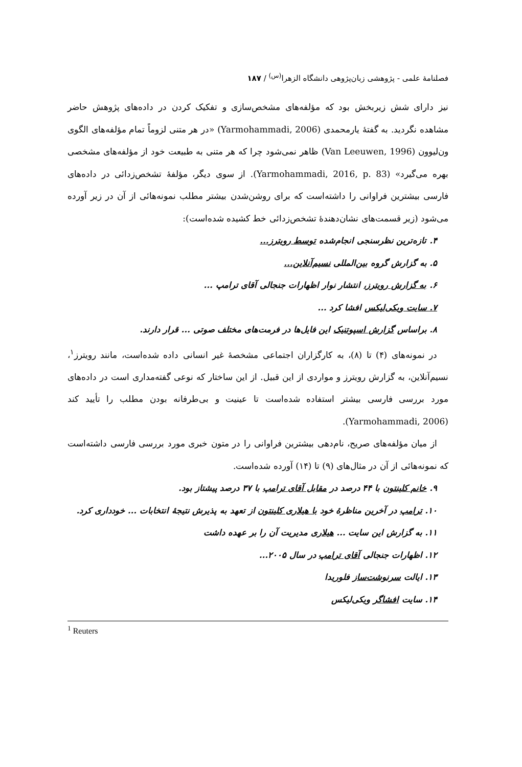فصلنامهٔ علمی - پژوهشی زبان‌پژوهی دانشگاه الزهرا<sup>(س)</sup> / ۱۸۷
نیز دارای شش زیربخش بود که مؤلفه‌های مشخص‌سازی و تفکیک کردن در داده‌های پژوهش حاضر مشاهده نگردید. به گفتهٔ یارمحمدی (Yarmohammadi, 2006) «در هر متنی لزوماً تمام مؤلفه‌های الگوی ون‌لیوون (Van Leeuwen, 1996) ظاهر نمی‌شود چرا که هر متنی به طبیعت خود از مؤلفه‌های مشخصی بهره می‌گیرد» (Yarmohammadi, 2016, p. 83). از سوی دیگر، مؤلفهٔ تشخص‌زدائی در داده‌های فارسی بیشترین فراوانی را داشته‌است که برای روشن‌شدن بیشتر مطلب نمونه‌هائی از آن در زیر آورده می‌شود (زیر قسمت‌های نشان‌دهندهٔ تشخص‌زدائی خط کشیده شده‌است):
۴. تازه‌ترین نظرسنجی انجام‌شده توسط رویترز...
۵. به گزارش گروه بین‌المللی نسیم‌آنلاین...
۶. به گزارش رویترز، انتشار نوار اظهارات جنجالی آقای ترامپ ...
۷. سایت ویکی‌لیکس افشا کرد ...
۸. براساس گزارش اسپوتنیک این فایل‌ها در فرمت‌های مختلف صوتی ... قرار دارند.
در نمونه‌های (۴) تا (۸)، به کارگزاران اجتماعی مشخصهٔ غیر انسانی داده شده‌است، مانند رویترز<sup>۱</sup>، نسیم‌آنلاین، به گزارش رویترز و مواردی از این قبیل. از این ساختار که نوعی گفته‌مداری است در داده‌های مورد بررسی فارسی بیشتر استفاده شده‌است تا عینیت و بی‌طرفانه بودن مطلب را تأیید کند (Yarmohammadi, 2006).
از میان مؤلفه‌های صریح، نام‌دهی بیشترین فراوانی را در متون خبری مورد بررسی فارسی داشته‌است که نمونه‌هائی از آن در مثال‌های (۹) تا (۱۴) آورده شده‌است.
۹. خانم کلینتون با ۴۴ درصد در مقابل آقای ترامپ با ۳۷ درصد پیشتاز بود.
۱۰. ترامپ در آخرین مناظرهٔ خود با هیلاری کلینتون از تعهد به پذیرش نتیجهٔ انتخابات ... خودداری کرد.
۱۱. به گزارش این سایت ... هیلاری مدیریت آن را بر عهده داشت
۱۲. اظهارات جنجالی آقای ترامپ در سال ۲۰۰۵...
۱۳. ایالت سرنوشت‌ساز فلوریدا
۱۴. سایت افشاگر ویکی‌لیکس
<sup>1</sup> Reuters